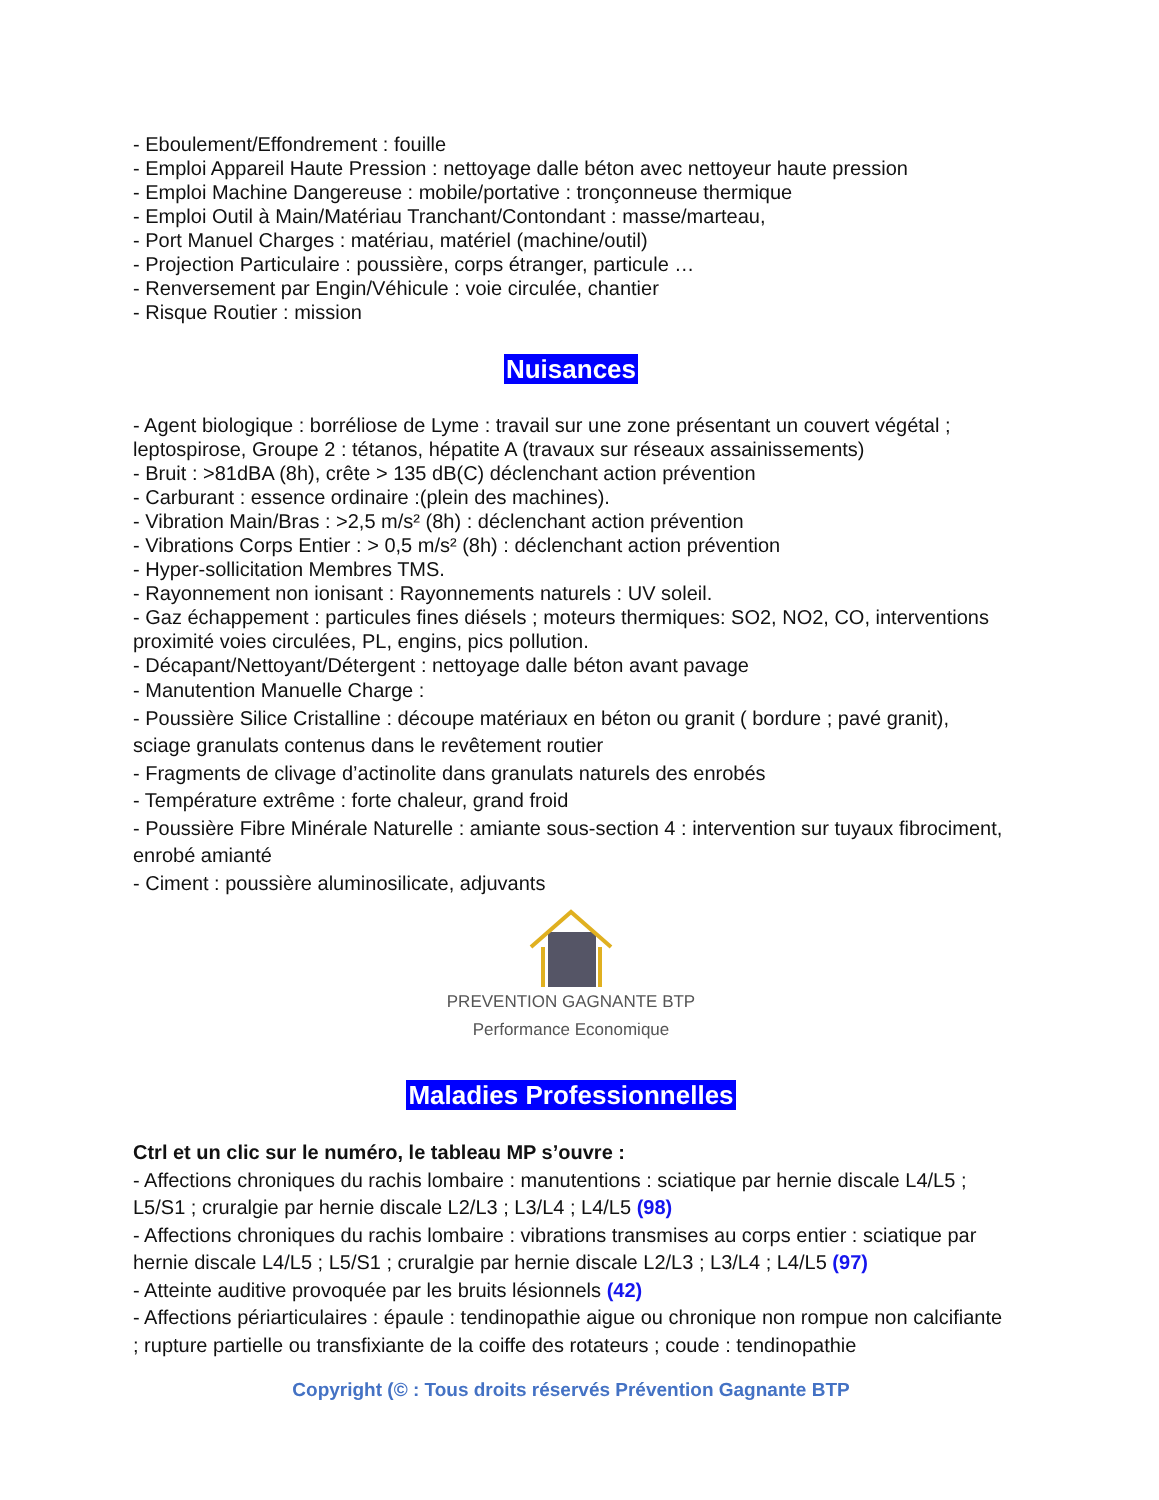- Eboulement/Effondrement : fouille
- Emploi Appareil Haute Pression : nettoyage dalle béton avec nettoyeur haute pression
- Emploi Machine Dangereuse : mobile/portative : tronçonneuse thermique
- Emploi Outil à Main/Matériau Tranchant/Contondant : masse/marteau,
- Port Manuel Charges : matériau, matériel (machine/outil)
- Projection Particulaire : poussière, corps étranger, particule …
- Renversement par Engin/Véhicule : voie circulée, chantier
- Risque Routier : mission
Nuisances
- Agent biologique : borréliose de Lyme : travail sur une zone présentant un couvert végétal ; leptospirose, Groupe 2 : tétanos, hépatite A (travaux sur réseaux assainissements)
- Bruit : >81dBA (8h), crête > 135 dB(C) déclenchant action prévention
- Carburant : essence ordinaire :(plein des machines).
- Vibration Main/Bras : >2,5 m/s² (8h) : déclenchant action prévention
- Vibrations Corps Entier : > 0,5 m/s² (8h) : déclenchant action prévention
- Hyper-sollicitation Membres TMS.
- Rayonnement non ionisant : Rayonnements naturels : UV soleil.
- Gaz échappement : particules fines diésels ; moteurs thermiques: SO2, NO2, CO, interventions proximité voies circulées, PL, engins, pics pollution.
- Décapant/Nettoyant/Détergent : nettoyage dalle béton avant pavage
- Manutention Manuelle Charge :
- Poussière Silice Cristalline : découpe matériaux en béton ou granit ( bordure ; pavé granit), sciage granulats contenus dans le revêtement routier
- Fragments de clivage d’actinolite dans granulats naturels des enrobés
- Température extrême : forte chaleur, grand froid
- Poussière Fibre Minérale Naturelle : amiante sous-section 4 : intervention sur tuyaux fibrociment, enrobé amianté
- Ciment : poussière aluminosilicate, adjuvants
PREVENTION GAGNANTE BTP
Performance Economique
Maladies Professionnelles
Ctrl et un clic sur le numéro, le tableau MP s’ouvre :
- Affections chroniques du rachis lombaire : manutentions : sciatique par hernie discale L4/L5 ; L5/S1 ; cruralgie par hernie discale L2/L3 ; L3/L4 ; L4/L5 (98)
- Affections chroniques du rachis lombaire : vibrations transmises au corps entier : sciatique par hernie discale L4/L5 ; L5/S1 ; cruralgie par hernie discale L2/L3 ; L3/L4 ; L4/L5 (97)
- Atteinte auditive provoquée par les bruits lésionnels (42)
- Affections périarticulaires : épaule : tendinopathie aigue ou chronique non rompue non calcifiante ; rupture partielle ou transfixiante de la coiffe des rotateurs ; coude : tendinopathie
Copyright (© : Tous droits réservés Prévention Gagnante BTP